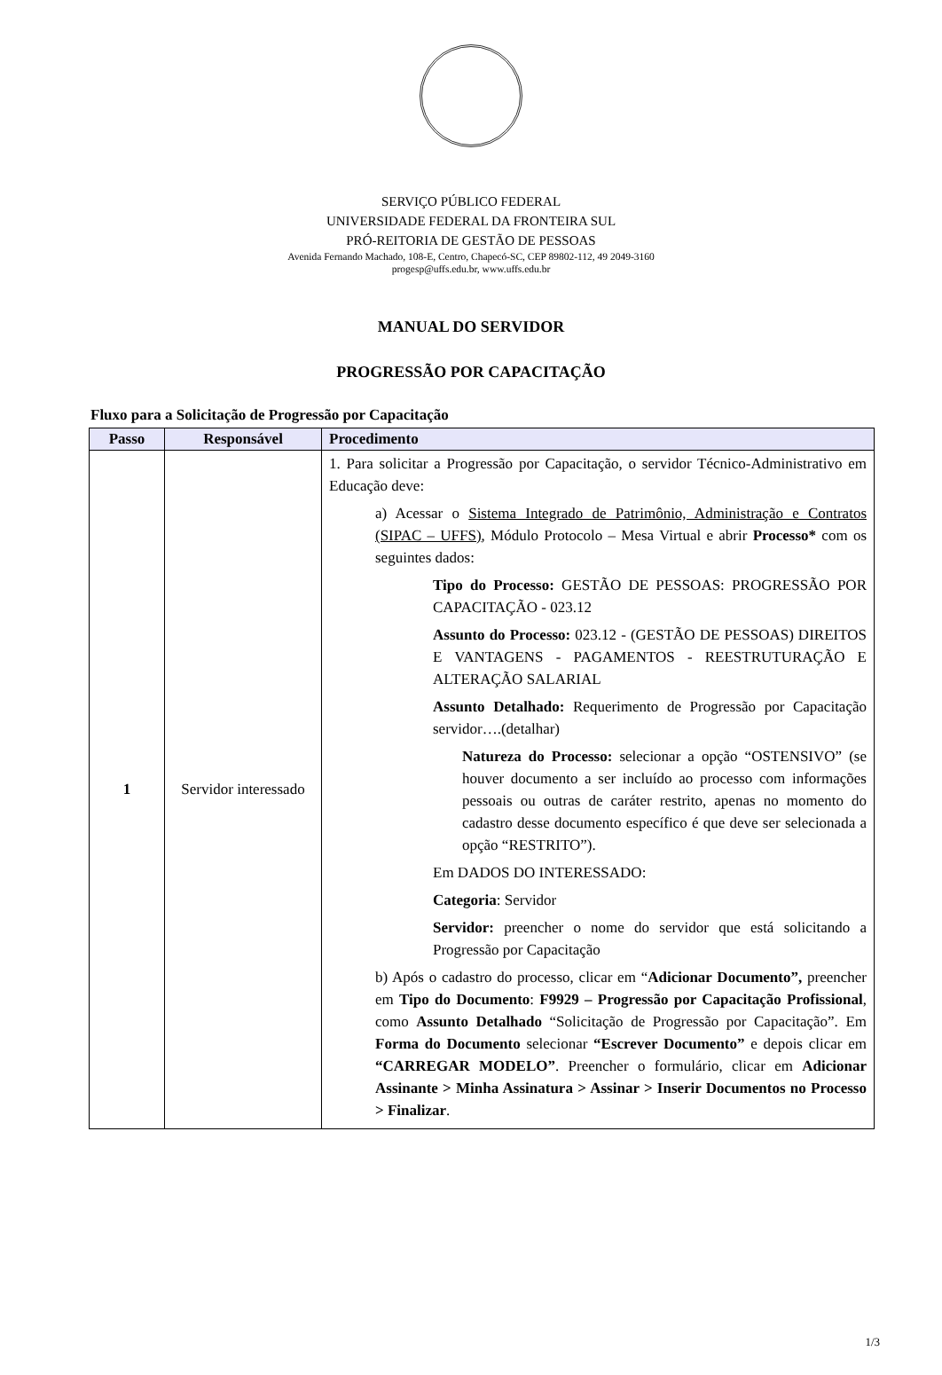SERVIÇO PÚBLICO FEDERAL
UNIVERSIDADE FEDERAL DA FRONTEIRA SUL
PRÓ-REITORIA DE GESTÃO DE PESSOAS
Avenida Fernando Machado, 108-E, Centro, Chapecó-SC, CEP 89802-112, 49 2049-3160
progesp@uffs.edu.br, www.uffs.edu.br
MANUAL DO SERVIDOR
PROGRESSÃO POR CAPACITAÇÃO
Fluxo para a Solicitação de Progressão por Capacitação
| Passo | Responsável | Procedimento |
| --- | --- | --- |
| 1 | Servidor interessado | 1. Para solicitar a Progressão por Capacitação, o servidor Técnico-Administrativo em Educação deve: a) Acessar o Sistema Integrado de Patrimônio, Administração e Contratos (SIPAC – UFFS) , Módulo Protocolo – Mesa Virtual e abrir Processo* com os seguintes dados: Tipo do Processo: GESTÃO DE PESSOAS: PROGRESSÃO POR CAPACITAÇÃO - 023.12 Assunto do Processo: 023.12 - (GESTÃO DE PESSOAS) DIREITOS E VANTAGENS - PAGAMENTOS - REESTRUTURAÇÃO E ALTERAÇÃO SALARIAL Assunto Detalhado: Requerimento de Progressão por Capacitação servidor….(detalhar) Natureza do Processo: selecionar a opção “OSTENSIVO” (se houver documento a ser incluído ao processo com informações pessoais ou outras de caráter restrito, apenas no momento do cadastro desse documento específico é que deve ser selecionada a opção “RESTRITO”). Em DADOS DO INTERESSADO: Categoria : Servidor Servidor: preencher o nome do servidor que está solicitando a Progressão por Capacitação b) Após o cadastro do processo, clicar em “ Adicionar Documento”, preencher em Tipo do Documento : F9929 – Progressão por Capacitação Profissional , como Assunto Detalhado “Solicitação de Progressão por Capacitação”. Em Forma do Documento selecionar “Escrever Documento” e depois clicar em “CARREGAR MODELO” . Preencher o formulário, clicar em Adicionar Assinante > Minha Assinatura > Assinar > Inserir Documentos no Processo > Finalizar . |
1/3